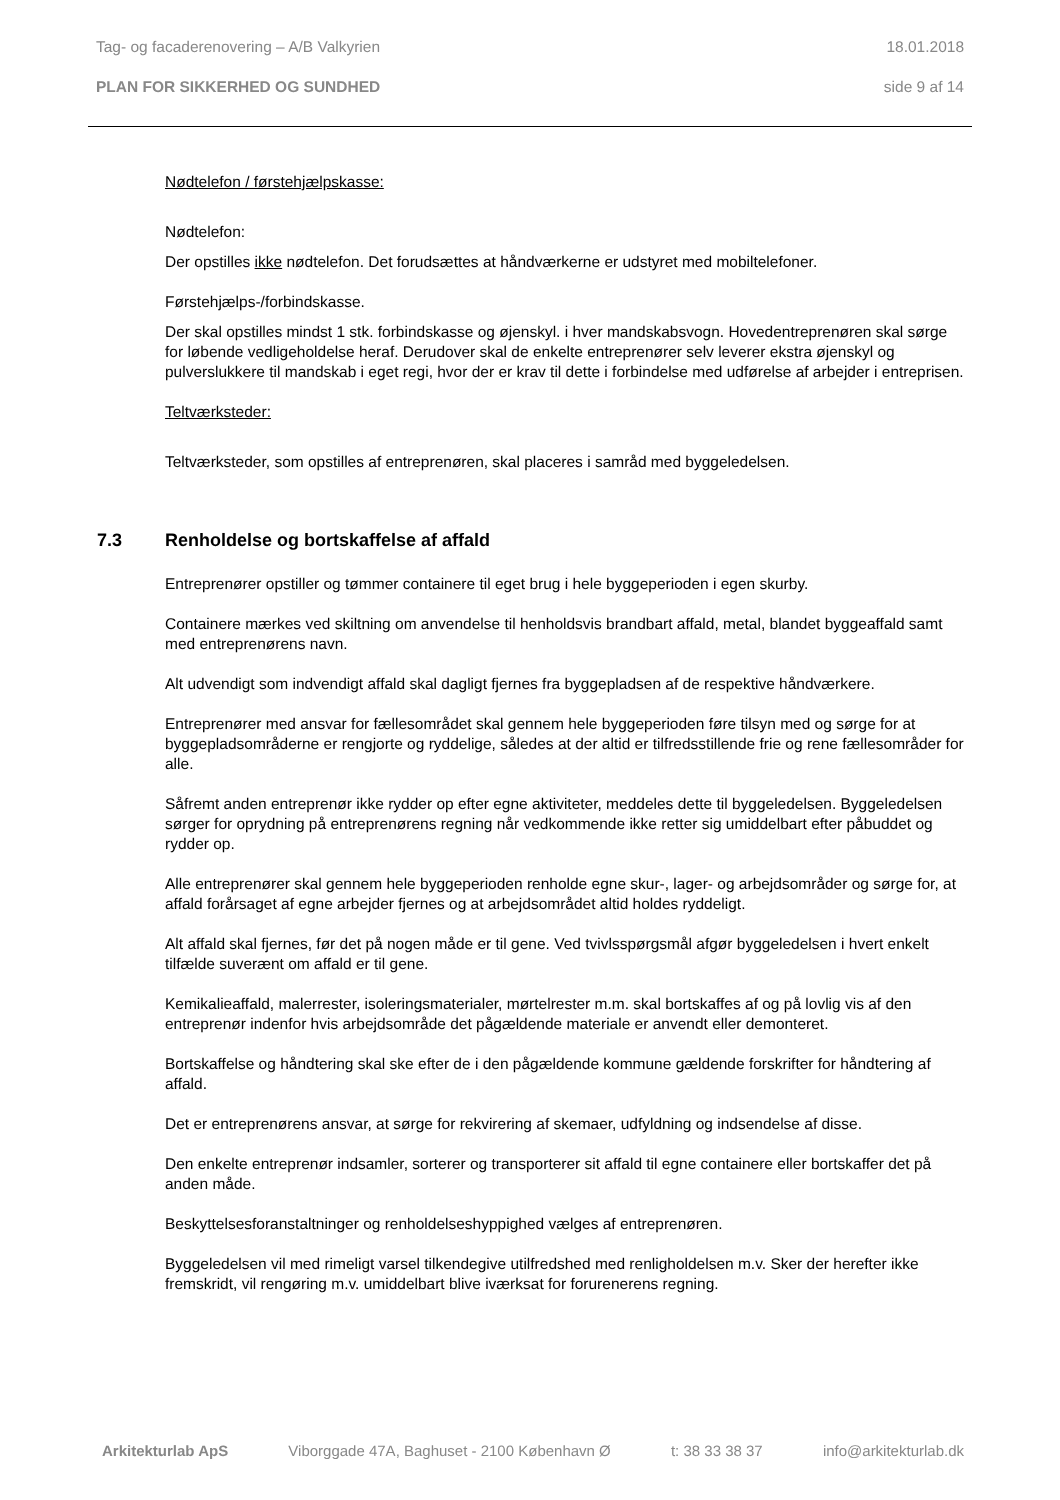Tag- og facaderenovering – A/B Valkyrien 18.01.2018
PLAN FOR SIKKERHED OG SUNDHED side 9 af 14
Nødtelefon / førstehjælpskasse:
Nødtelefon:
Der opstilles ikke nødtelefon. Det forudsættes at håndværkerne er udstyret med mobiltelefoner.
Førstehjælps-/forbindskasse.
Der skal opstilles mindst 1 stk. forbindskasse og øjenskyl. i hver mandskabsvogn. Hovedentreprenøren skal sørge for løbende vedligeholdelse heraf. Derudover skal de enkelte entreprenører selv leverer ekstra øjenskyl og pulverslukkere til mandskab i eget regi, hvor der er krav til dette i forbindelse med udførelse af arbejder i entreprisen.
Teltværksteder:
Teltværksteder, som opstilles af entreprenøren, skal placeres i samråd med byggeledelsen.
7.3 Renholdelse og bortskaffelse af affald
Entreprenører opstiller og tømmer containere til eget brug i hele byggeperioden i egen skurby.
Containere mærkes ved skiltning om anvendelse til henholdsvis brandbart affald, metal, blandet byggeaffald samt med entreprenørens navn.
Alt udvendigt som indvendigt affald skal dagligt fjernes fra byggepladsen af de respektive håndværkere.
Entreprenører med ansvar for fællesområdet skal gennem hele byggeperioden føre tilsyn med og sørge for at byggepladsområderne er rengjorte og ryddelige, således at der altid er tilfredsstillende frie og rene fællesområder for alle.
Såfremt anden entreprenør ikke rydder op efter egne aktiviteter, meddeles dette til byggeledelsen. Byggeledelsen sørger for oprydning på entreprenørens regning når vedkommende ikke retter sig umiddelbart efter påbuddet og rydder op.
Alle entreprenører skal gennem hele byggeperioden renholde egne skur-, lager- og arbejdsområder og sørge for, at affald forårsaget af egne arbejder fjernes og at arbejdsområdet altid holdes ryddeligt.
Alt affald skal fjernes, før det på nogen måde er til gene. Ved tvivlsspørgsmål afgør byggeledelsen i hvert enkelt tilfælde suverænt om affald er til gene.
Kemikalieaffald, malerrester, isoleringsmaterialer, mørtelrester m.m. skal bortskaffes af og på lovlig vis af den entreprenør indenfor hvis arbejdsområde det pågældende materiale er anvendt eller demonteret.
Bortskaffelse og håndtering skal ske efter de i den pågældende kommune gældende forskrifter for håndtering af affald.
Det er entreprenørens ansvar, at sørge for rekvirering af skemaer, udfyldning og indsendelse af disse.
Den enkelte entreprenør indsamler, sorterer og transporterer sit affald til egne containere eller bortskaffer det på anden måde.
Beskyttelsesforanstaltninger og renholdelseshyppighed vælges af entreprenøren.
Byggeledelsen vil med rimeligt varsel tilkendegive utilfredshed med renligholdelsen m.v. Sker der herefter ikke fremskridt, vil rengøring m.v. umiddelbart blive iværksat for forurenerens regning.
Arkitekturlab ApS Viborggade 47A, Baghuset - 2100 København Ø t: 38 33 38 37 info@arkitekturlab.dk